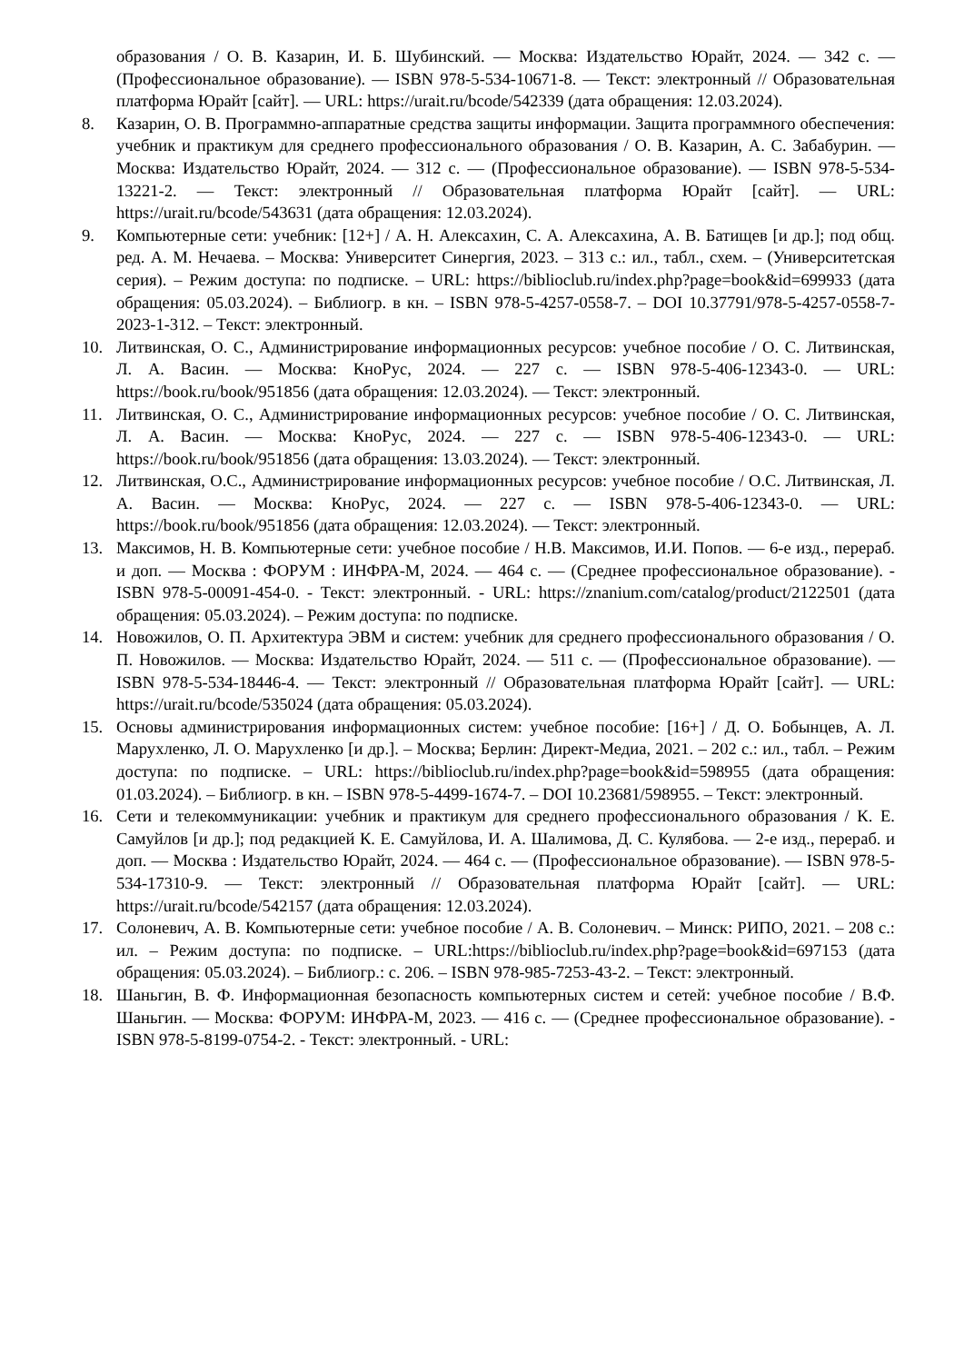образования / О. В. Казарин, И. Б. Шубинский. — Москва: Издательство Юрайт, 2024. — 342 с. — (Профессиональное образование). — ISBN 978-5-534-10671-8. — Текст: электронный // Образовательная платформа Юрайт [сайт]. — URL: https://urait.ru/bcode/542339 (дата обращения: 12.03.2024).
8. Казарин, О. В. Программно-аппаратные средства защиты информации. Защита программного обеспечения: учебник и практикум для среднего профессионального образования / О. В. Казарин, А. С. Забабурин. — Москва: Издательство Юрайт, 2024. — 312 с. — (Профессиональное образование). — ISBN 978-5-534-13221-2. — Текст: электронный // Образовательная платформа Юрайт [сайт]. — URL: https://urait.ru/bcode/543631 (дата обращения: 12.03.2024).
9. Компьютерные сети: учебник: [12+] / А. Н. Алексахин, С. А. Алексахина, А. В. Батищев [и др.]; под общ. ред. А. М. Нечаева. – Москва: Университет Синергия, 2023. – 313 с.: ил., табл., схем. – (Университетская серия). – Режим доступа: по подписке. – URL: https://biblioclub.ru/index.php?page=book&id=699933 (дата обращения: 05.03.2024). – Библиогр. в кн. – ISBN 978-5-4257-0558-7. – DOI 10.37791/978-5-4257-0558-7-2023-1-312. – Текст: электронный.
10. Литвинская, О. С., Администрирование информационных ресурсов: учебное пособие / О. С. Литвинская, Л. А. Васин. — Москва: КноРус, 2024. — 227 с. — ISBN 978-5-406-12343-0. — URL: https://book.ru/book/951856 (дата обращения: 12.03.2024). — Текст: электронный.
11. Литвинская, О. С., Администрирование информационных ресурсов: учебное пособие / О. С. Литвинская, Л. А. Васин. — Москва: КноРус, 2024. — 227 с. — ISBN 978-5-406-12343-0. — URL: https://book.ru/book/951856 (дата обращения: 13.03.2024). — Текст: электронный.
12. Литвинская, О.С., Администрирование информационных ресурсов: учебное пособие / О.С. Литвинская, Л. А. Васин. — Москва: КноРус, 2024. — 227 с. — ISBN 978-5-406-12343-0. — URL: https://book.ru/book/951856 (дата обращения: 12.03.2024). — Текст: электронный.
13. Максимов, Н. В. Компьютерные сети: учебное пособие / Н.В. Максимов, И.И. Попов. — 6-е изд., перераб. и доп. — Москва : ФОРУМ : ИНФРА-М, 2024. — 464 с. — (Среднее профессиональное образование). - ISBN 978-5-00091-454-0. - Текст: электронный. - URL: https://znanium.com/catalog/product/2122501 (дата обращения: 05.03.2024). – Режим доступа: по подписке.
14. Новожилов, О. П. Архитектура ЭВМ и систем: учебник для среднего профессионального образования / О. П. Новожилов. — Москва: Издательство Юрайт, 2024. — 511 с. — (Профессиональное образование). — ISBN 978-5-534-18446-4. — Текст: электронный // Образовательная платформа Юрайт [сайт]. — URL: https://urait.ru/bcode/535024 (дата обращения: 05.03.2024).
15. Основы администрирования информационных систем: учебное пособие: [16+] / Д. О. Бобынцев, А. Л. Марухленко, Л. О. Марухленко [и др.]. – Москва; Берлин: Директ-Медиа, 2021. – 202 с.: ил., табл. – Режим доступа: по подписке. – URL: https://biblioclub.ru/index.php?page=book&id=598955 (дата обращения: 01.03.2024). – Библиогр. в кн. – ISBN 978-5-4499-1674-7. – DOI 10.23681/598955. – Текст: электронный.
16. Сети и телекоммуникации: учебник и практикум для среднего профессионального образования / К. Е. Самуйлов [и др.]; под редакцией К. Е. Самуйлова, И. А. Шалимова, Д. С. Кулябова. — 2-е изд., перераб. и доп. — Москва : Издательство Юрайт, 2024. — 464 с. — (Профессиональное образование). — ISBN 978-5-534-17310-9. — Текст: электронный // Образовательная платформа Юрайт [сайт]. — URL: https://urait.ru/bcode/542157 (дата обращения: 12.03.2024).
17. Солоневич, А. В. Компьютерные сети: учебное пособие / А. В. Солоневич. – Минск: РИПО, 2021. – 208 с.: ил. – Режим доступа: по подписке. – URL:https://biblioclub.ru/index.php?page=book&id=697153 (дата обращения: 05.03.2024). – Библиогр.: с. 206. – ISBN 978-985-7253-43-2. – Текст: электронный.
18. Шаньгин, В. Ф. Информационная безопасность компьютерных систем и сетей: учебное пособие / В.Ф. Шаньгин. — Москва: ФОРУМ: ИНФРА-М, 2023. — 416 с. — (Среднее профессиональное образование). - ISBN 978-5-8199-0754-2. - Текст: электронный. - URL: